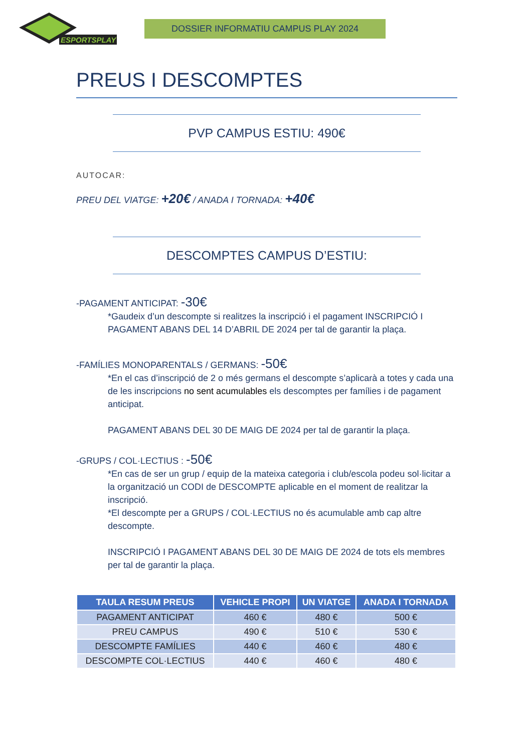ESPORTSPLAY
DOSSIER INFORMATIU CAMPUS PLAY 2024
PREUS I DESCOMPTES
PVP CAMPUS ESTIU: 490€
AUTOCAR:
PREU DEL VIATGE: +20€ / ANADA I TORNADA: +40€
DESCOMPTES CAMPUS D’ESTIU:
-PAGAMENT ANTICIPAT: -30€
*Gaudeix d’un descompte si realitzes la inscripció i el pagament INSCRIPCIÓ I PAGAMENT ABANS DEL 14 D’ABRIL DE 2024 per tal de garantir la plaça.
-FAMÍLIES MONOPARENTALS / GERMANS: -50€
*En el cas d’inscripció de 2 o més germans el descompte s’aplicarà a totes y cada una de les inscripcions no sent acumulables els descomptes per famílies i de pagament anticipat.
PAGAMENT ABANS DEL 30 DE MAIG DE 2024 per tal de garantir la plaça.
-GRUPS / COL·LECTIUS : -50€
*En cas de ser un grup / equip de la mateixa categoria i club/escola podeu sol·licitar a la organització un CODI de DESCOMPTE aplicable en el moment de realitzar la inscripció.
*El descompte per a GRUPS / COL·LECTIUS no és acumulable amb cap altre descompte.
INSCRIPCIÓ I PAGAMENT ABANS DEL 30 DE MAIG DE 2024 de tots els membres per tal de garantir la plaça.
| TAULA RESUM PREUS | VEHICLE PROPI | UN VIATGE | ANADA I TORNADA |
| --- | --- | --- | --- |
| PAGAMENT ANTICIPAT | 460 € | 480 € | 500 € |
| PREU CAMPUS | 490 € | 510 € | 530 € |
| DESCOMPTE FAMÍLIES | 440 € | 460 € | 480 € |
| DESCOMPTE COL·LECTIUS | 440 € | 460 € | 480 € |